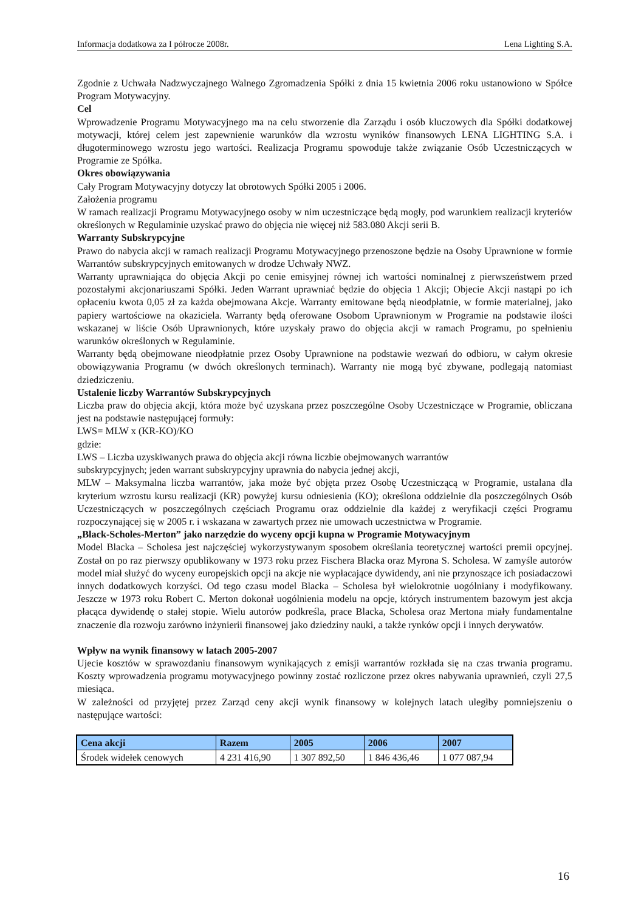Informacja dodatkowa za I półrocze 2008r. Lena Lighting S.A.
Zgodnie z Uchwała Nadzwyczajnego Walnego Zgromadzenia Spółki z dnia 15 kwietnia 2006 roku ustanowiono w Spółce Program Motywacyjny.
Cel
Wprowadzenie Programu Motywacyjnego ma na celu stworzenie dla Zarządu i osób kluczowych dla Spółki dodatkowej motywacji, której celem jest zapewnienie warunków dla wzrostu wyników finansowych LENA LIGHTING S.A. i długoterminowego wzrostu jego wartości. Realizacja Programu spowoduje także związanie Osób Uczestniczących w Programie ze Spółka.
Okres obowiązywania
Cały Program Motywacyjny dotyczy lat obrotowych Spółki 2005 i 2006.
Założenia programu
W ramach realizacji Programu Motywacyjnego osoby w nim uczestniczące będą mogły, pod warunkiem realizacji kryteriów określonych w Regulaminie uzyskać prawo do objęcia nie więcej niż 583.080 Akcji serii B.
Warranty Subskrypcyjne
Prawo do nabycia akcji w ramach realizacji Programu Motywacyjnego przenoszone będzie na Osoby Uprawnione w formie Warrantów subskrypcyjnych emitowanych w drodze Uchwały NWZ.
Warranty uprawniająca do objęcia Akcji po cenie emisyjnej równej ich wartości nominalnej z pierwszeństwem przed pozostałymi akcjonariuszami Spółki. Jeden Warrant uprawniać będzie do objęcia 1 Akcji; Objecie Akcji nastąpi po ich opłaceniu kwota 0,05 zł za każda obejmowana Akcje. Warranty emitowane będą nieodpłatnie, w formie materialnej, jako papiery wartościowe na okaziciela. Warranty będą oferowane Osobom Uprawnionym w Programie na podstawie ilości wskazanej w liście Osób Uprawnionych, które uzyskały prawo do objęcia akcji w ramach Programu, po spełnieniu warunków określonych w Regulaminie.
Warranty będą obejmowane nieodpłatnie przez Osoby Uprawnione na podstawie wezwań do odbioru, w całym okresie obowiązywania Programu (w dwóch określonych terminach). Warranty nie mogą być zbywane, podlegają natomiast dziedziczeniu.
Ustalenie liczby Warrantów Subskrypcyjnych
Liczba praw do objęcia akcji, która może być uzyskana przez poszczególne Osoby Uczestniczące w Programie, obliczana jest na podstawie następującej formuły:
LWS= MLW x (KR-KO)/KO
gdzie:
LWS – Liczba uzyskiwanych prawa do objęcia akcji równa liczbie obejmowanych warrantów
subskrypcyjnych; jeden warrant subskrypcyjny uprawnia do nabycia jednej akcji,
MLW – Maksymalna liczba warrantów, jaka może być objęta przez Osobę Uczestniczącą w Programie, ustalana dla kryterium wzrostu kursu realizacji (KR) powyżej kursu odniesienia (KO); określona oddzielnie dla poszczególnych Osób Uczestniczących w poszczególnych częściach Programu oraz oddzielnie dla każdej z weryfikacji części Programu rozpoczynającej się w 2005 r. i wskazana w zawartych przez nie umowach uczestnictwa w Programie.
„Black-Scholes-Merton” jako narzędzie do wyceny opcji kupna w Programie Motywacyjnym
Model Blacka – Scholesa jest najczęściej wykorzystywanym sposobem określania teoretycznej wartości premii opcyjnej. Został on po raz pierwszy opublikowany w 1973 roku przez Fischera Blacka oraz Myrona S. Scholesa. W zamyśle autorów model miał służyć do wyceny europejskich opcji na akcje nie wypłacające dywidendy, ani nie przynoszące ich posiadaczowi innych dodatkowych korzyści. Od tego czasu model Blacka – Scholesa był wielokrotnie uogólniany i modyfikowany. Jeszcze w 1973 roku Robert C. Merton dokonał uogólnienia modelu na opcje, których instrumentem bazowym jest akcja płacąca dywidendę o stałej stopie. Wielu autorów podkreśla, prace Blacka, Scholesa oraz Mertona miały fundamentalne znaczenie dla rozwoju zarówno inżynierii finansowej jako dziedziny nauki, a także rynków opcji i innych derywatów.
Wpływ na wynik finansowy w latach 2005-2007
Ujecie kosztów w sprawozdaniu finansowym wynikających z emisji warrantów rozkłada się na czas trwania programu. Koszty wprowadzenia programu motywacyjnego powinny zostać rozliczone przez okres nabywania uprawnień, czyli 27,5 miesiąca.
W zależności od przyjętej przez Zarząd ceny akcji wynik finansowy w kolejnych latach uległby pomniejszeniu o następujące wartości:
| Cena akcji | Razem | 2005 | 2006 | 2007 |
| --- | --- | --- | --- | --- |
| Środek widełek cenowych | 4 231 416,90 | 1 307 892,50 | 1 846 436,46 | 1 077 087,94 |
16